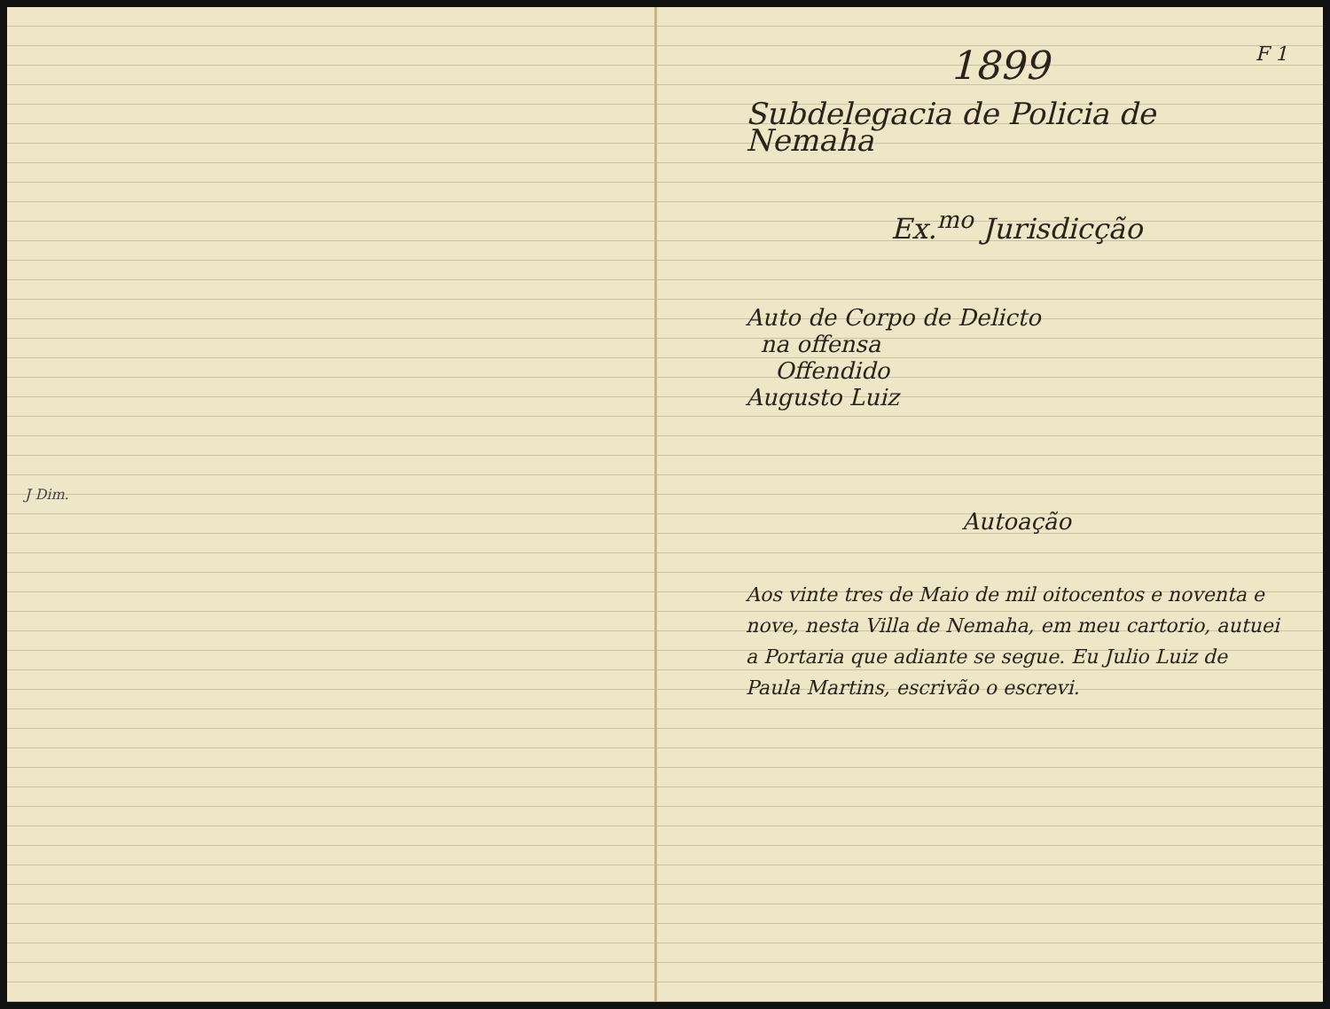J Dim.
F 1 1899
Subdelegacia de Policia de Nemaha
Ex.<sup>mo</sup> Jurisdicção
Auto de Corpo de Delicto
na offensa
Offendido
Augusto Luiz
Autoação
Aos vinte tres de Maio de mil oitocentos e noventa e nove, nesta Villa de Nemaha, em meu cartorio, autuei a Portaria que adiante se segue. Eu Julio Luiz de Paula Martins, escrivão o escrevi.